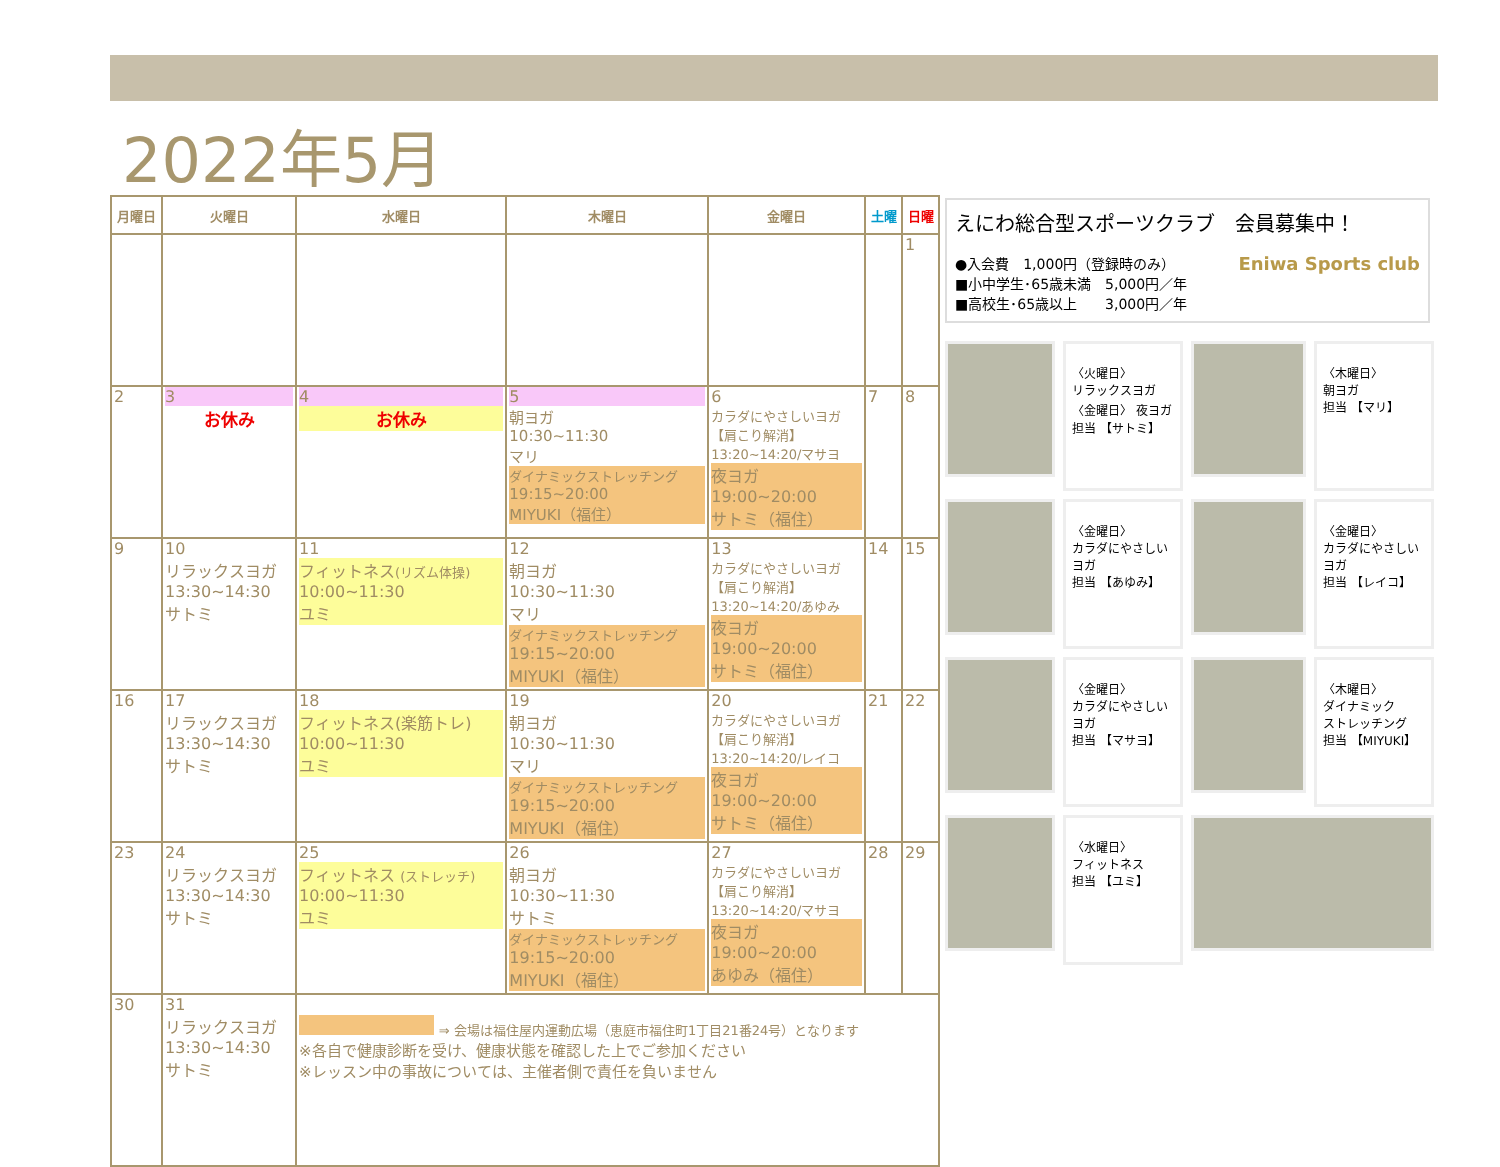2022年5月
| 月曜日 | 火曜日 | 水曜日 | 木曜日 | 金曜日 | 土曜 | 日曜 |
| --- | --- | --- | --- | --- | --- | --- |
| | | | | | | 1 |
| 2 | 3 お休み | 4 お休み | 5 朝ヨガ 10:30~11:30 マリ ダイナミックストレッチング 19:15~20:00 MIYUKI（福住） | 6 カラダにやさしいヨガ 【肩こり解消】 13:20~14:20/マサヨ 夜ヨガ 19:00~20:00 サトミ（福住） | 7 | 8 |
| 9 | 10 リラックスヨガ 13:30~14:30 サトミ | 11 フィットネス (リズム体操) 10:00~11:30 ユミ | 12 朝ヨガ 10:30~11:30 マリ ダイナミックストレッチング 19:15~20:00 MIYUKI（福住） | 13 カラダにやさしいヨガ 【肩こり解消】 13:20~14:20/あゆみ 夜ヨガ 19:00~20:00 サトミ（福住） | 14 | 15 |
| 16 | 17 リラックスヨガ 13:30~14:30 サトミ | 18 フィットネス(楽筋トレ) 10:00~11:30 ユミ | 19 朝ヨガ 10:30~11:30 マリ ダイナミックストレッチング 19:15~20:00 MIYUKI（福住） | 20 カラダにやさしいヨガ 【肩こり解消】 13:20~14:20/レイコ 夜ヨガ 19:00~20:00 サトミ（福住） | 21 | 22 |
| 23 | 24 リラックスヨガ 13:30~14:30 サトミ | 25 フィットネス (ストレッチ) 10:00~11:30 ユミ | 26 朝ヨガ 10:30~11:30 サトミ ダイナミックストレッチング 19:15~20:00 MIYUKI（福住） | 27 カラダにやさしいヨガ 【肩こり解消】 13:20~14:20/マサヨ 夜ヨガ 19:00~20:00 あゆみ（福住） | 28 | 29 |
| 30 | 31 リラックスヨガ 13:30~14:30 サトミ | ⇒ 会場は福住屋内運動広場（恵庭市福住町1丁目21番24号）となります ※各自で健康診断を受け、健康状態を確認した上でご参加ください ※レッスン中の事故については、主催者側で責任を負いません | | | | |
えにわ総合型スポーツクラブ　会員募集中！
●入会費　1,000円（登録時のみ） Eniwa Sports club
■小中学生･65歳未満　5,000円／年
■高校生･65歳以上　　3,000円／年
〈火曜日〉
リラックスヨガ
〈金曜日〉 夜ヨガ
担当 【サトミ】
〈木曜日〉
朝ヨガ
担当 【マリ】
〈金曜日〉
カラダにやさしいヨガ
担当 【あゆみ】
〈金曜日〉
カラダにやさしいヨガ
担当 【レイコ】
〈金曜日〉
カラダにやさしいヨガ
担当 【マサヨ】
〈木曜日〉
ダイナミック
ストレッチング
担当 【MIYUKI】
〈水曜日〉
フィットネス
担当 【ユミ】